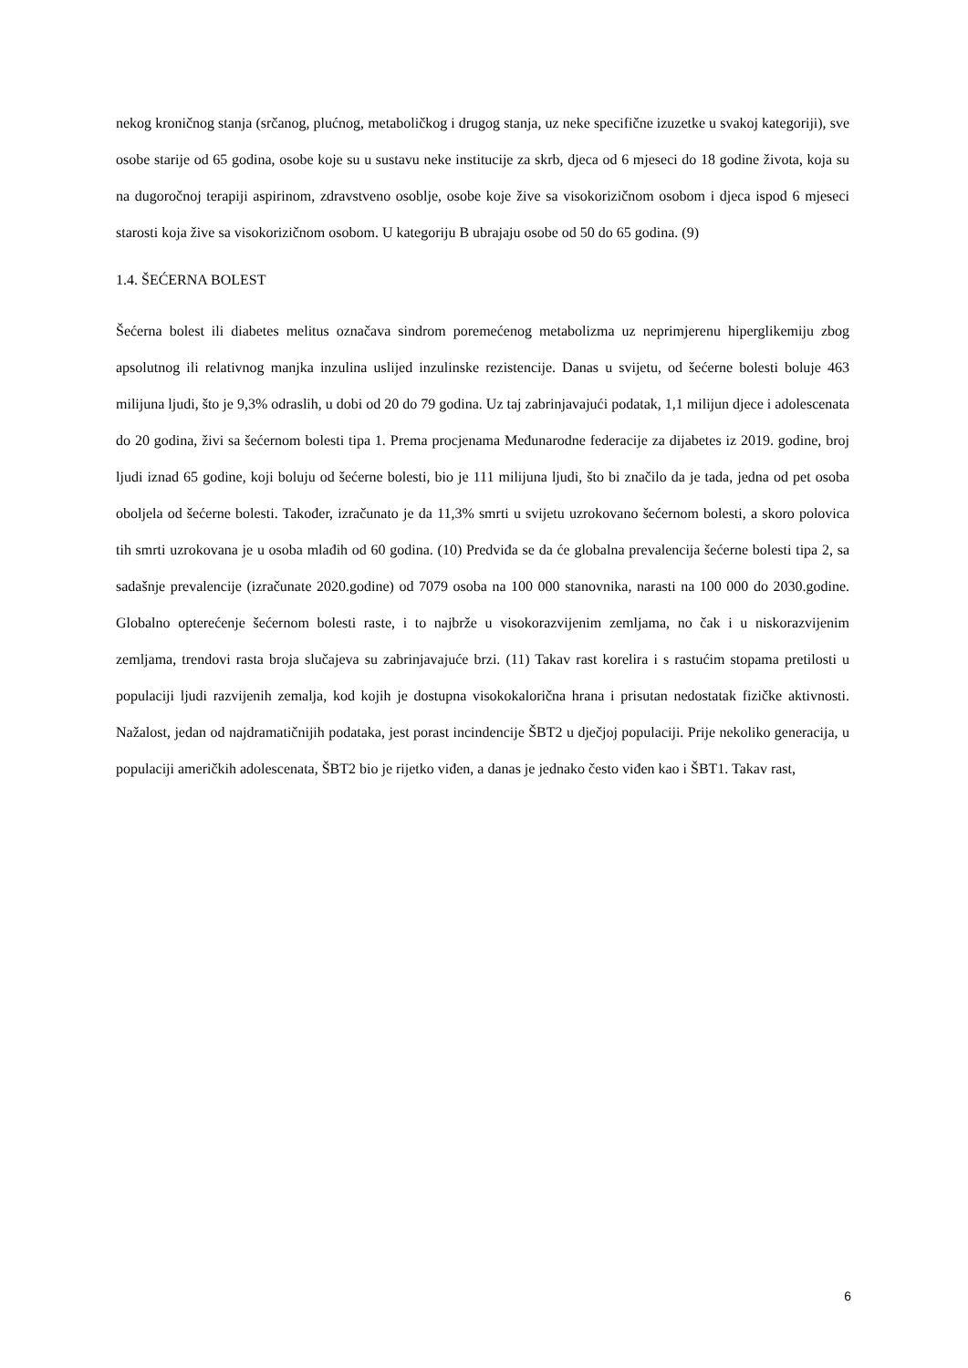nekog kroničnog stanja (srčanog, plućnog, metaboličkog i drugog stanja, uz neke specifične izuzetke u svakoj kategoriji), sve osobe starije od 65 godina, osobe koje su u sustavu neke institucije za skrb, djeca od 6 mjeseci do 18 godine života, koja su na dugoročnoj terapiji aspirinom, zdravstveno osoblje, osobe koje žive sa visokorizičnom osobom i djeca ispod 6 mjeseci starosti koja žive sa visokorizičnom osobom. U kategoriju B ubrajaju osobe od 50 do 65 godina. (9)
1.4. ŠEĆERNA BOLEST
Šećerna bolest ili diabetes melitus označava sindrom poremećenog metabolizma uz neprimjerenu hiperglikemiju zbog apsolutnog ili relativnog manjka inzulina uslijed inzulinske rezistencije. Danas u svijetu, od šećerne bolesti boluje 463 milijuna ljudi, što je 9,3% odraslih, u dobi od 20 do 79 godina. Uz taj zabrinjavajući podatak, 1,1 milijun djece i adolescenata do 20 godina, živi sa šećernom bolesti tipa 1. Prema procjenama Međunarodne federacije za dijabetes iz 2019. godine, broj ljudi iznad 65 godine, koji boluju od šećerne bolesti, bio je 111 milijuna ljudi, što bi značilo da je tada, jedna od pet osoba oboljela od šećerne bolesti. Također, izračunato je da 11,3% smrti u svijetu uzrokovano šećernom bolesti, a skoro polovica tih smrti uzrokovana je u osoba mlađih od 60 godina. (10) Predviđa se da će globalna prevalencija šećerne bolesti tipa 2, sa sadašnje prevalencije (izračunate 2020.godine) od 7079 osoba na 100 000 stanovnika, narasti na 100 000 do 2030.godine. Globalno opterećenje šećernom bolesti raste, i to najbrže u visokorazvijenim zemljama, no čak i u niskorazvijenim zemljama, trendovi rasta broja slučajeva su zabrinjavajuće brzi. (11) Takav rast korelira i s rastućim stopama pretilosti u populaciji ljudi razvijenih zemalja, kod kojih je dostupna visokokalorična hrana i prisutan nedostatak fizičke aktivnosti. Nažalost, jedan od najdramatičnijih podataka, jest porast incindencije ŠBT2 u dječjoj populaciji. Prije nekoliko generacija, u populaciji američkih adolescenata, ŠBT2 bio je rijetko viđen, a danas je jednako često viđen kao i ŠBT1. Takav rast,
6